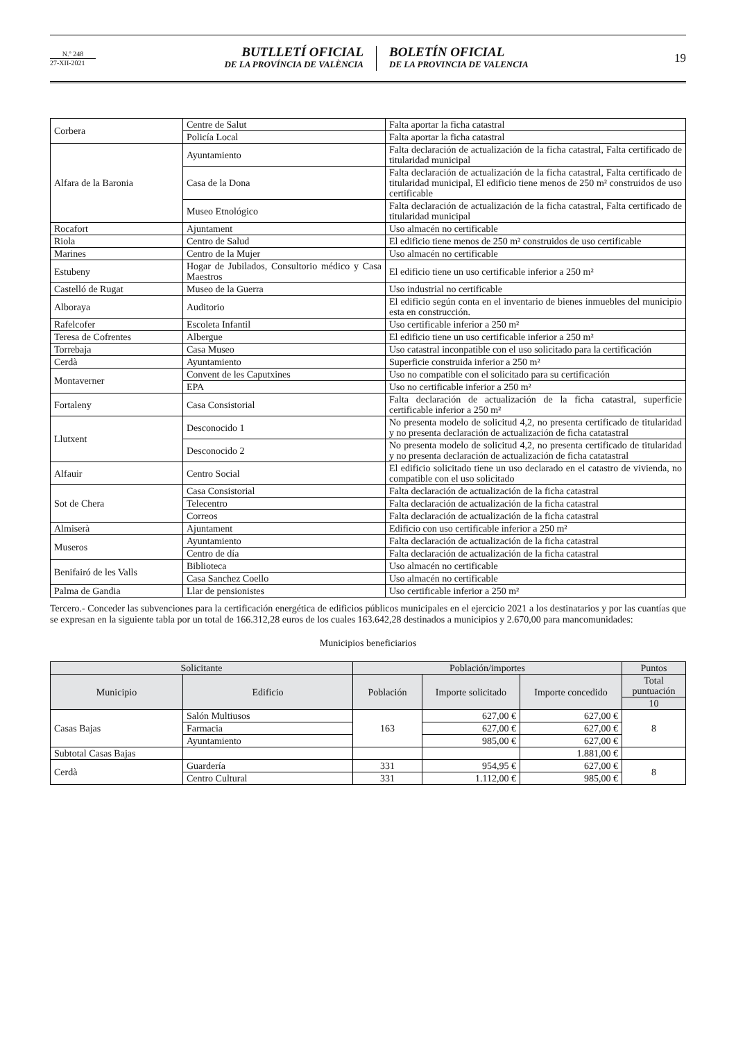N.º 248
27-XII-2021
BUTLLETÍ OFICIAL
DE LA PROVÍNCIA DE VALÈNCIA
BOLETÍN OFICIAL
DE LA PROVINCIA DE VALENCIA
19
| Corbera | Centre de Salut | Falta aportar la ficha catastral |
| | Policía Local | Falta aportar la ficha catastral |
| Alfara de la Baronia | Ayuntamiento | Falta declaración de actualización de la ficha catastral, Falta certificado de titularidad municipal |
| | Casa de la Dona | Falta declaración de actualización de la ficha catastral, Falta certificado de titularidad municipal, El edificio tiene menos de 250 m² construidos de uso certificable |
| | Museo Etnológico | Falta declaración de actualización de la ficha catastral, Falta certificado de titularidad municipal |
| Rocafort | Ajuntament | Uso almacén no certificable |
| Riola | Centro de Salud | El edificio tiene menos de 250 m² construidos de uso certificable |
| Marines | Centro de la Mujer | Uso almacén no certificable |
| Estubeny | Hogar de Jubilados, Consultorio médico y Casa Maestros | El edificio tiene un uso certificable inferior a 250 m² |
| Castelló de Rugat | Museo de la Guerra | Uso industrial no certificable |
| Alboraya | Auditorio | El edificio según conta en el inventario de bienes inmuebles del municipio esta en construcción. |
| Rafelcofer | Escoleta Infantil | Uso certificable inferior a 250 m² |
| Teresa de Cofrentes | Albergue | El edificio tiene un uso certificable inferior a 250 m² |
| Torrebaja | Casa Museo | Uso catastral inconpatible con el uso solicitado para la certificación |
| Cerdà | Ayuntamiento | Superficie construida inferior a 250 m² |
| Montaverner | Convent de les Caputxines | Uso no compatible con el solicitado para su certificación |
| | EPA | Uso no certificable inferior a 250 m² |
| Fortaleny | Casa Consistorial | Falta declaración de actualización de la ficha catastral, superficie certificable inferior a 250 m² |
| Llutxent | Desconocido 1 | No presenta modelo de solicitud 4,2, no presenta certificado de titularidad y no presenta declaración de actualización de ficha catatastral |
| | Desconocido 2 | No presenta modelo de solicitud 4,2, no presenta certificado de titularidad y no presenta declaración de actualización de ficha catatastral |
| Alfauir | Centro Social | El edificio solicitado tiene un uso declarado en el catastro de vivienda, no compatible con el uso solicitado |
| Sot de Chera | Casa Consistorial | Falta declaración de actualización de la ficha catastral |
| | Telecentro | Falta declaración de actualización de la ficha catastral |
| | Correos | Falta declaración de actualización de la ficha catastral |
| Almiserà | Ajuntament | Edificio con uso certificable inferior a 250 m² |
| Museros | Ayuntamiento | Falta declaración de actualización de la ficha catastral |
| | Centro de día | Falta declaración de actualización de la ficha catastral |
| Benifairó de les Valls | Biblioteca | Uso almacén no certificable |
| | Casa Sanchez Coello | Uso almacén no certificable |
| Palma de Gandia | Llar de pensionistes | Uso certificable inferior a 250 m² |
Tercero.- Conceder las subvenciones para la certificación energética de edificios públicos municipales en el ejercicio 2021 a los destinatarios y por las cuantías que se expresan en la siguiente tabla por un total de 166.312,28 euros de los cuales 163.642,28 destinados a municipios y 2.670,00 para mancomunidades:
Municipios beneficiarios
| Solicitante | | Población/importes | | | Puntos |
| --- | --- | --- | --- | --- | --- |
| Municipio | Edificio | Población | Importe solicitado | Importe concedido | Total puntuación |
| | | | | | 10 |
| Casas Bajas | Salón Multiusos | 163 | 627,00 € | 627,00 € | 8 |
| | Farmacia | | 627,00 € | 627,00 € | |
| | Ayuntamiento | | 985,00 € | 627,00 € | |
| Subtotal Casas Bajas | | | | 1.881,00 € | |
| Cerdà | Guardería | 331 | 954,95 € | 627,00 € | 8 |
| | Centro Cultural | 331 | 1.112,00 € | 985,00 € | |